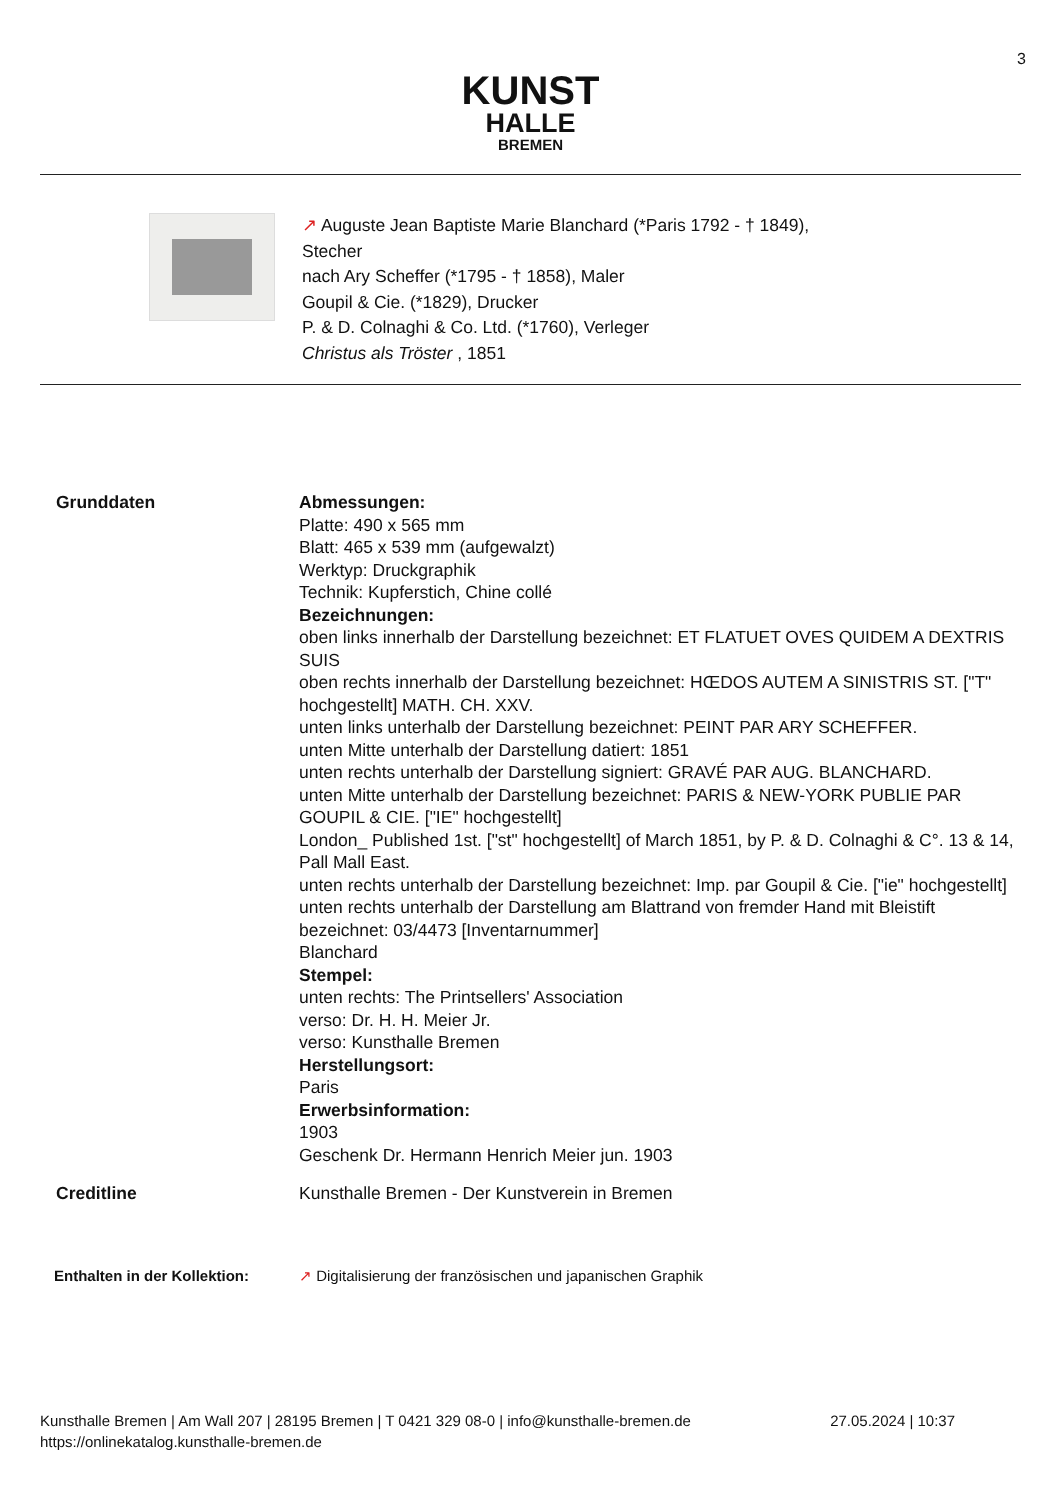3
KUNST
HALLE
BREMEN
↗ Auguste Jean Baptiste Marie Blanchard (*Paris 1792 - † 1849),
Stecher
nach Ary Scheffer (*1795 - † 1858), Maler
Goupil & Cie. (*1829), Drucker
P. & D. Colnaghi & Co. Ltd. (*1760), Verleger
Christus als Tröster , 1851
Grunddaten Abmessungen:
Platte: 490 x 565 mm
Blatt: 465 x 539 mm (aufgewalzt)
Werktyp: Druckgraphik
Technik: Kupferstich, Chine collé
Bezeichnungen:
oben links innerhalb der Darstellung bezeichnet: ET FLATUET OVES QUIDEM A DEXTRIS SUIS
oben rechts innerhalb der Darstellung bezeichnet: HŒDOS AUTEM A SINISTRIS ST. ["T" hochgestellt] MATH. CH. XXV.
unten links unterhalb der Darstellung bezeichnet: PEINT PAR ARY SCHEFFER.
unten Mitte unterhalb der Darstellung datiert: 1851
unten rechts unterhalb der Darstellung signiert: GRAVÉ PAR AUG. BLANCHARD.
unten Mitte unterhalb der Darstellung bezeichnet: PARIS & NEW-YORK PUBLIE PAR GOUPIL & CIE. ["IE" hochgestellt]
London_ Published 1st. ["st" hochgestellt] of March 1851, by P. & D. Colnaghi & C°. 13 & 14, Pall Mall East.
unten rechts unterhalb der Darstellung bezeichnet: Imp. par Goupil & Cie. ["ie" hochgestellt]
unten rechts unterhalb der Darstellung am Blattrand von fremder Hand mit Bleistift bezeichnet: 03/4473 [Inventarnummer]
Blanchard
Stempel:
unten rechts: The Printsellers' Association
verso: Dr. H. H. Meier Jr.
verso: Kunsthalle Bremen
Herstellungsort:
Paris
Erwerbsinformation:
1903
Geschenk Dr. Hermann Henrich Meier jun. 1903
Creditline Kunsthalle Bremen - Der Kunstverein in Bremen
Enthalten in der Kollektion:
↗ Digitalisierung der französischen und japanischen Graphik
Kunsthalle Bremen | Am Wall 207 | 28195 Bremen | T 0421 329 08-0 | info@kunsthalle-bremen.de 27.05.2024 | 10:37
https://onlinekatalog.kunsthalle-bremen.de